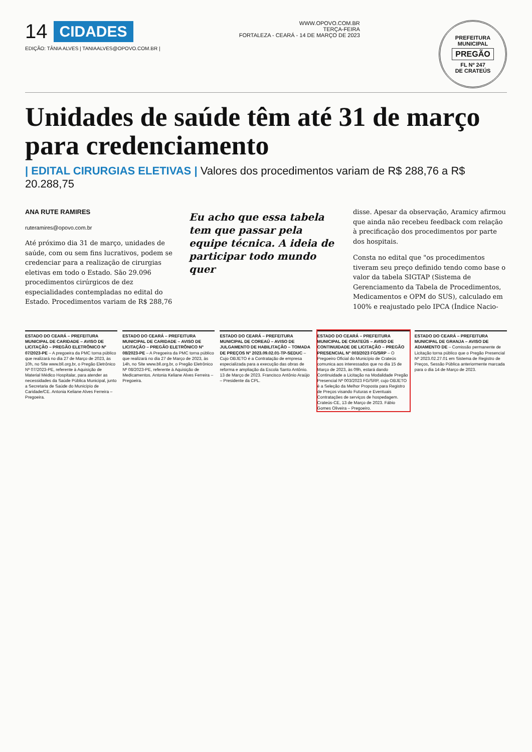14 CIDADES
EDIÇÃO: TÂNIA ALVES | TANIAALVES@OPOVO.COM.BR |
WWW.OPOVO.COM.BR
TERÇA-FEIRA
FORTALEZA - CEARÁ - 14 DE MARÇO DE 2023
PREFEITURA MUNICIPAL
PREGÃO
FL Nº 247
DE CRATEÚS
Unidades de saúde têm até 31 de março para credenciamento
| EDITAL CIRURGIAS ELETIVAS | Valores dos procedimentos variam de R$ 288,76 a R$ 20.288,75
ANA RUTE RAMIRES
ruteramires@opovo.com.br
Até próximo dia 31 de março, unidades de saúde, com ou sem fins lucrativos, podem se credenciar para a realização de cirurgias eletivas em todo o Estado. São 29.096 procedimentos cirúrgicos de dez especialidades contempladas no edital do Estado. Procedimentos variam de R$ 288,76
Eu acho que essa tabela tem que passar pela equipe técnica. A ideia de participar todo mundo quer
disse. Apesar da observação, Aramicy afirmou que ainda não recebeu feedback com relação à precificação dos procedimentos por parte dos hospitais.
Consta no edital que "os procedimentos tiveram seu preço definido tendo como base o valor da tabela SIGTAP (Sistema de Gerenciamento da Tabela de Procedimentos, Medicamentos e OPM do SUS), calculado em 100% e reajustado pelo IPCA (Índice Nacio-
ESTADO DO CEARÁ – PREFEITURA MUNICIPAL DE CARIDADE – AVISO DE LICITAÇÃO – PREGÃO ELETRÔNICO Nº 07/2023-PE – A pregoeira da PMC torna público que realizará no dia 27 de Março de 2023, às 10h, no Site www.bll.org.br, o Pregão Eletrônico Nº 07/2023-PE, referente à Aquisição de Material Médico Hospitalar, para atender as necessidades da Saúde Pública Municipal, junto a Secretaria de Saúde do Município de Caridade/CE. Antonia Keliane Alves Ferreira – Pregoeira.
ESTADO DO CEARÁ – PREFEITURA MUNICIPAL DE CARIDADE – AVISO DE LICITAÇÃO – PREGÃO ELETRÔNICO Nº 08/2023-PE – A Pregoeira da PMC torna público que realizará no dia 27 de Março de 2023, às 14h, no Site www.bll.org.br, o Pregão Eletrônico Nº 08/2023-PE, referente à Aquisição de Medicamentos. Antonia Keliane Alves Ferreira – Pregoeira.
ESTADO DO CEARÁ – PREFEITURA MUNICIPAL DE COREAÚ – AVISO DE JULGAMENTO DE HABILITAÇÃO – TOMADA DE PREÇOS Nº 2023.09.02.01-TP-SEDUC – Cujo OBJETO é a Contratação de empresa especializada para a execução das obras de reforma e ampliação da Escola Santo Antônio. 13 de Março de 2023. Francisco Antônio Araújo – Presidente da CPL.
ESTADO DO CEARÁ – PREFEITURA MUNICIPAL DE CRATEÚS – AVISO DE CONTINUIDADE DE LICITAÇÃO – PREGÃO PRESENCIAL Nº 003/2023 FG/SRP – O Pregoeiro Oficial do Município de Crateús comunica aos interessados que no dia 15 de Março de 2023, às 09h, estará dando Continuidade a Licitação na Modalidade Pregão Presencial Nº 003/2023 FG/SRP, cujo OBJETO é a Seleção da Melhor Proposta para Registro de Preços visando Futuras e Eventuais Contratações de serviços de hospedagem. Crateús-CE, 13 de Março de 2023. Fábio Gomes Oliveira – Pregoeiro.
ESTADO DO CEARÁ – PREFEITURA MUNICIPAL DE GRANJA – AVISO DE ADIAMENTO DE – Comissão permanente de Licitação torna público que o Pregão Presencial Nº 2023.02.27.01 em Sistema de Registro de Preços, Sessão Pública anteriormente marcada para o dia 14 de Março de 2023.